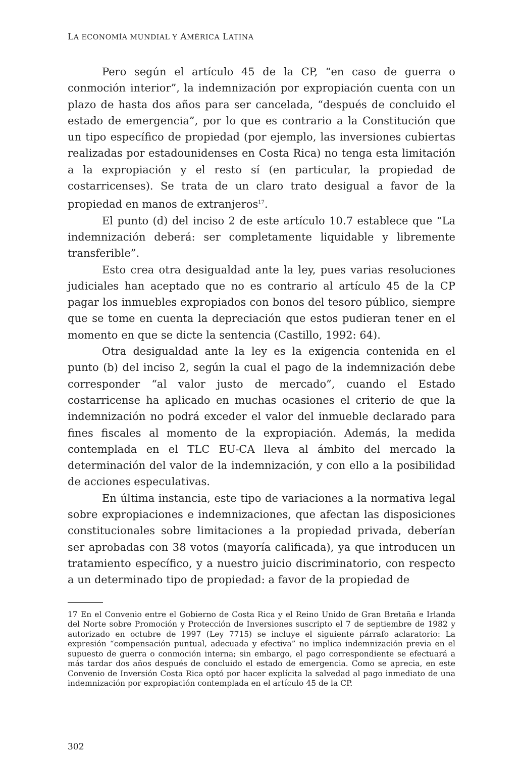LA ECONOMÍA MUNDIAL Y AMÉRICA LATINA
Pero según el artículo 45 de la CP, “en caso de guerra o conmoción interior”, la indemnización por expropiación cuenta con un plazo de hasta dos años para ser cancelada, “después de concluido el estado de emergencia”, por lo que es contrario a la Constitución que un tipo específico de propiedad (por ejemplo, las inversiones cubiertas realizadas por estadounidenses en Costa Rica) no tenga esta limitación a la expropiación y el resto sí (en particular, la propiedad de costarricenses). Se trata de un claro trato desigual a favor de la propiedad en manos de extranjeros<sup>17</sup>.
El punto (d) del inciso 2 de este artículo 10.7 establece que “La indemnización deberá: ser completamente liquidable y libremente transferible”.
Esto crea otra desigualdad ante la ley, pues varias resoluciones judiciales han aceptado que no es contrario al artículo 45 de la CP pagar los inmuebles expropiados con bonos del tesoro público, siempre que se tome en cuenta la depreciación que estos pudieran tener en el momento en que se dicte la sentencia (Castillo, 1992: 64).
Otra desigualdad ante la ley es la exigencia contenida en el punto (b) del inciso 2, según la cual el pago de la indemnización debe corresponder “al valor justo de mercado”, cuando el Estado costarricense ha aplicado en muchas ocasiones el criterio de que la indemnización no podrá exceder el valor del inmueble declarado para fines fiscales al momento de la expropiación. Además, la medida contemplada en el TLC EU-CA lleva al ámbito del mercado la determinación del valor de la indemnización, y con ello a la posibilidad de acciones especulativas.
En última instancia, este tipo de variaciones a la normativa legal sobre expropiaciones e indemnizaciones, que afectan las disposiciones constitucionales sobre limitaciones a la propiedad privada, deberían ser aprobadas con 38 votos (mayoría calificada), ya que introducen un tratamiento específico, y a nuestro juicio discriminatorio, con respecto a un determinado tipo de propiedad: a favor de la propiedad de
17 En el Convenio entre el Gobierno de Costa Rica y el Reino Unido de Gran Bretaña e Irlanda del Norte sobre Promoción y Protección de Inversiones suscripto el 7 de septiembre de 1982 y autorizado en octubre de 1997 (Ley 7715) se incluye el siguiente párrafo aclaratorio: La expresión “compensación puntual, adecuada y efectiva” no implica indemnización previa en el supuesto de guerra o conmoción interna; sin embargo, el pago correspondiente se efectuará a más tardar dos años después de concluido el estado de emergencia. Como se aprecia, en este Convenio de Inversión Costa Rica optó por hacer explícita la salvedad al pago inmediato de una indemnización por expropiación contemplada en el artículo 45 de la CP.
302